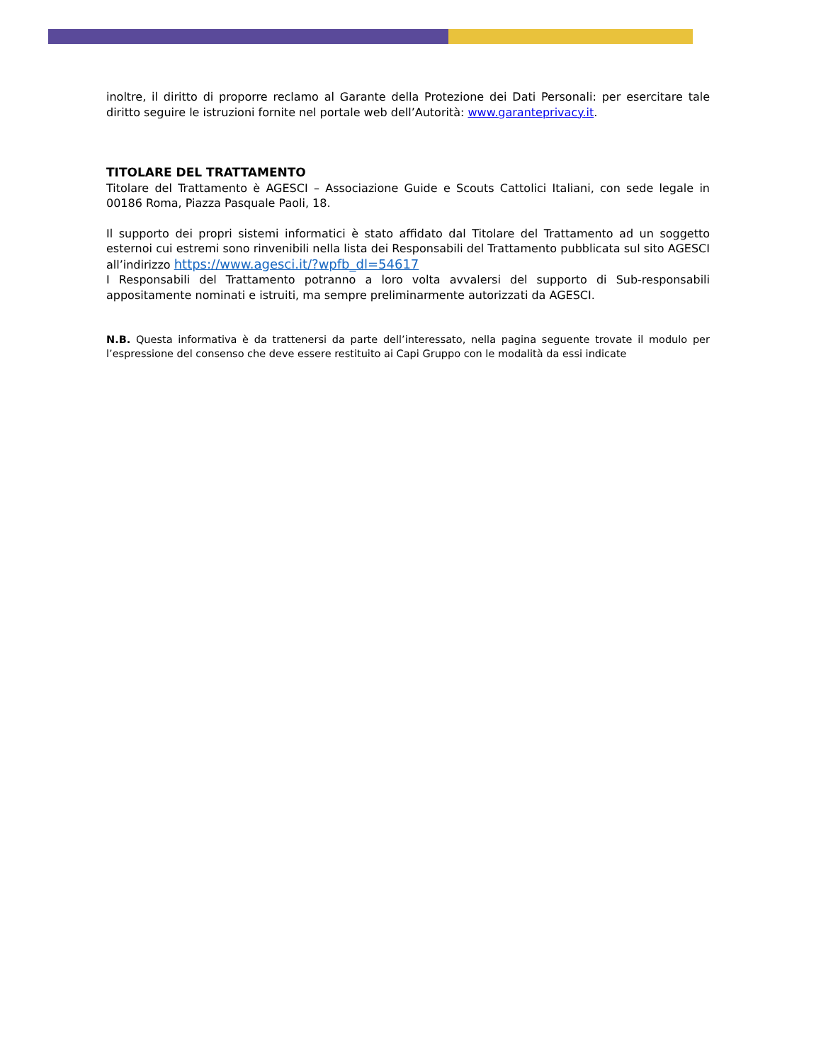inoltre, il diritto di proporre reclamo al Garante della Protezione dei Dati Personali: per esercitare tale diritto seguire le istruzioni fornite nel portale web dell’Autorità: www.garanteprivacy.it.
TITOLARE DEL TRATTAMENTO
Titolare del Trattamento è AGESCI – Associazione Guide e Scouts Cattolici Italiani, con sede legale in 00186 Roma, Piazza Pasquale Paoli, 18.
Il supporto dei propri sistemi informatici è stato affidato dal Titolare del Trattamento ad un soggetto esternoi cui estremi sono rinvenibili nella lista dei Responsabili del Trattamento pubblicata sul sito AGESCI all’indirizzo https://www.agesci.it/?wpfb_dl=54617
I Responsabili del Trattamento potranno a loro volta avvalersi del supporto di Sub-responsabili appositamente nominati e istruiti, ma sempre preliminarmente autorizzati da AGESCI.
N.B. Questa informativa è da trattenersi da parte dell’interessato, nella pagina seguente trovate il modulo per l’espressione del consenso che deve essere restituito ai Capi Gruppo con le modalità da essi indicate